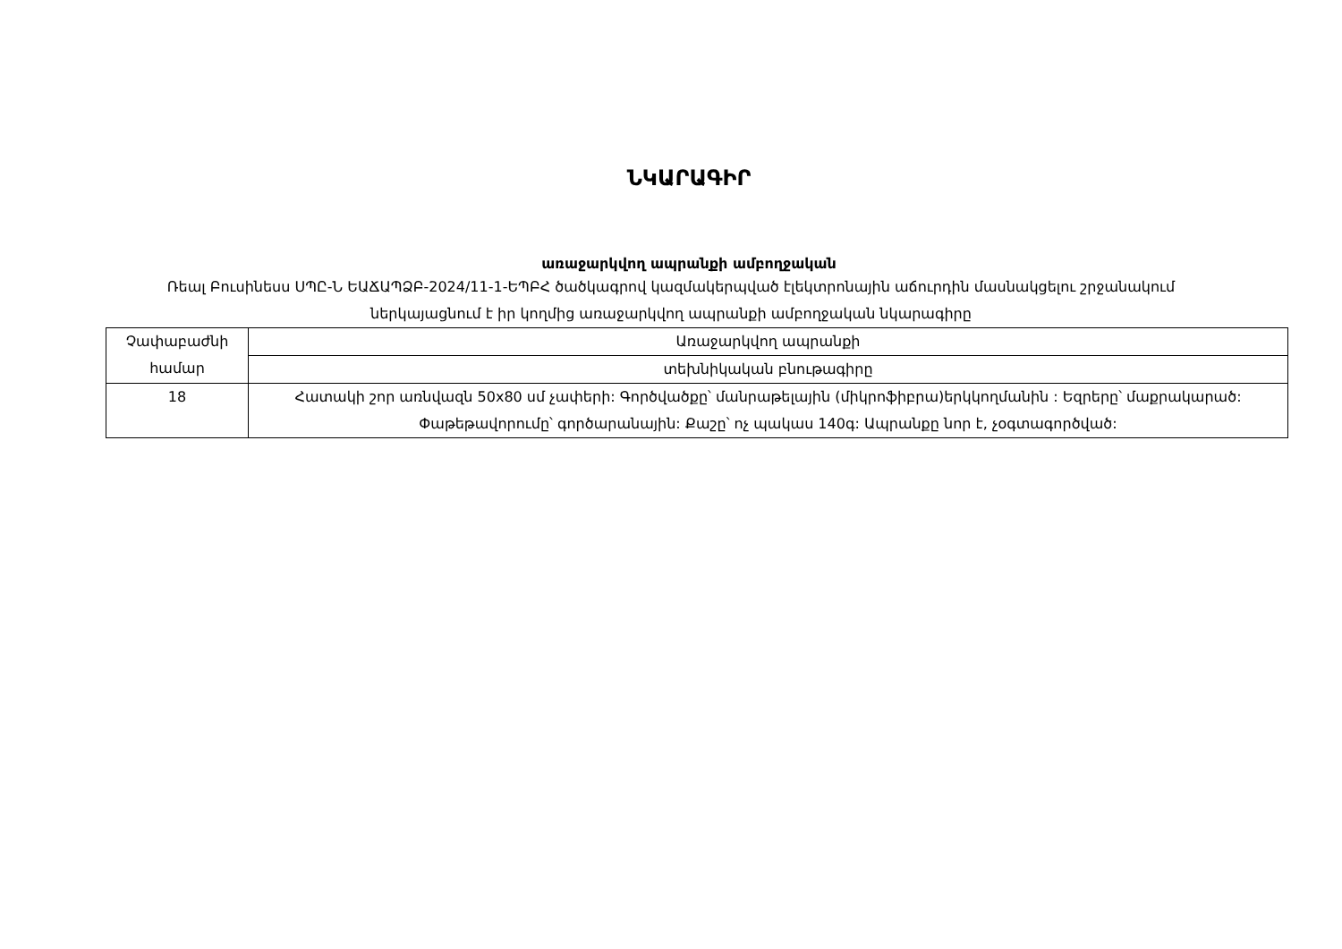ՆԿԱՐԱԳԻՐ
առաջարկվող ապրանքի ամբողջական
Ռեալ Բուսինեսս ՍՊԸ-Ն ԵԱՃԱՊՁԲ-2024/11-1-ԵՊԲՀ ծածկագրով կազմակերպված էլեկտրոնային աճուրդին մասնակցելու շրջանակում ներկայացնում է իր կողմից առաջարկվող ապրանքի ամբողջական նկարագիրը
| Չափաբաժնի համար | Առաջարկվող ապրանքի |
| --- | --- |
| | տեխնիկական բնութագիրը |
| 18 | Հատակի շոր առնվազն 50x80 սմ չափերի: Գործվածքը՝ մանրաթելային (միկրոֆիբրա)երկկողմանին : Եզրերը՝ մաքրակարած: Փաթեթավորումը՝ գործարանային: Քաշը՝ ոչ պակաս 140գ: Ապրանքը նոր է, չօգտագործված: |